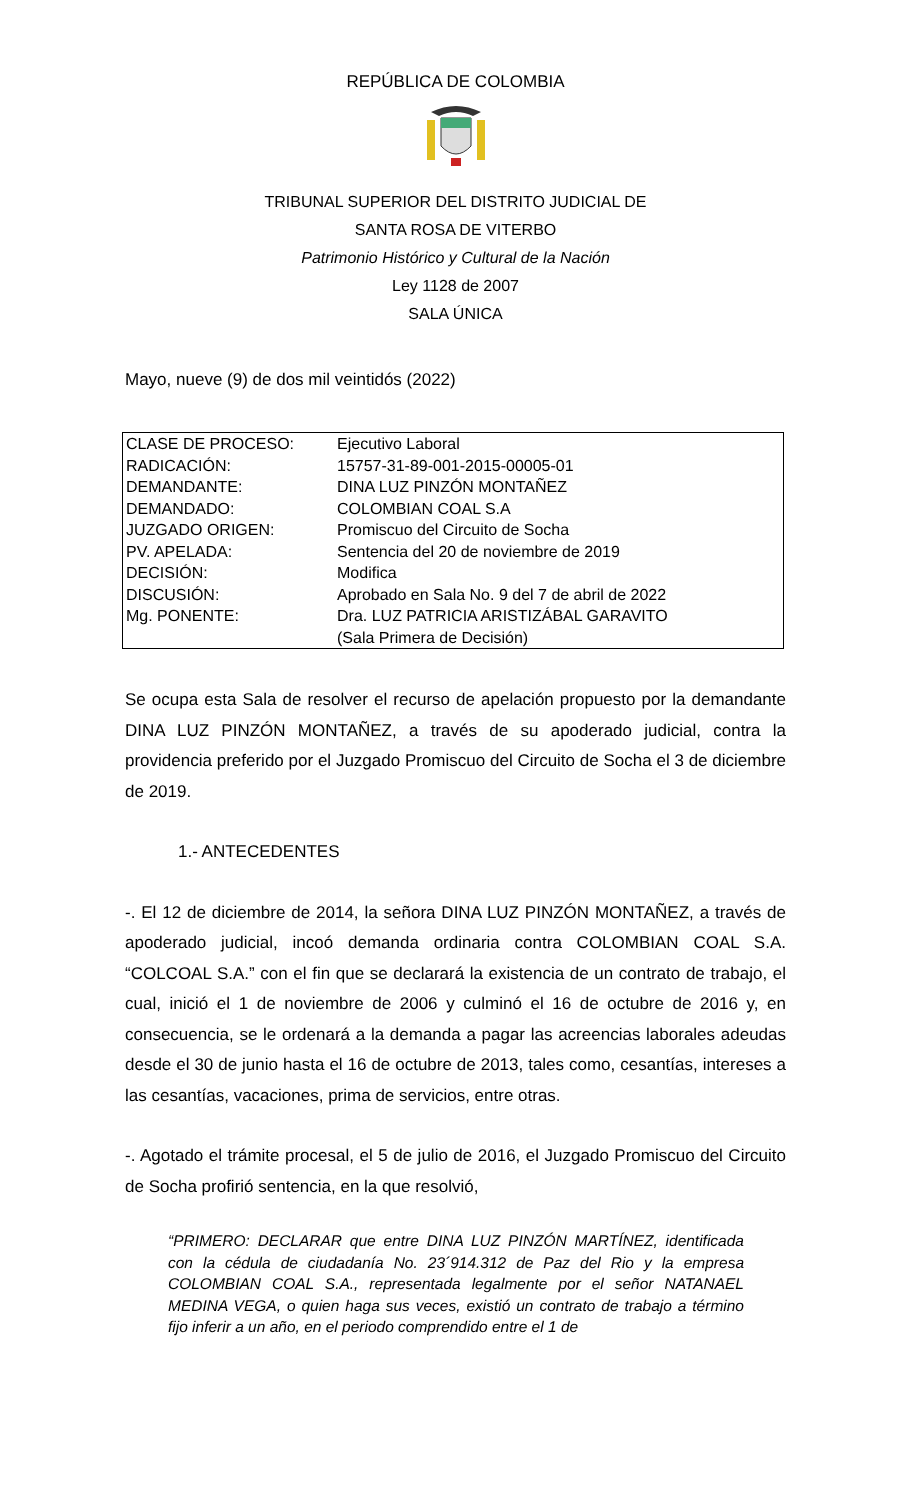REPÚBLICA DE COLOMBIA
TRIBUNAL SUPERIOR DEL DISTRITO JUDICIAL DE
SANTA ROSA DE VITERBO
Patrimonio Histórico y Cultural de la Nación
Ley 1128 de 2007
SALA ÚNICA
Mayo, nueve (9) de dos mil veintidós (2022)
| CLASE DE PROCESO: | Ejecutivo Laboral |
| RADICACIÓN: | 15757-31-89-001-2015-00005-01 |
| DEMANDANTE: | DINA LUZ PINZÓN MONTAÑEZ |
| DEMANDADO: | COLOMBIAN COAL S.A |
| JUZGADO ORIGEN: | Promiscuo del Circuito de Socha |
| PV. APELADA: | Sentencia del 20 de noviembre de 2019 |
| DECISIÓN: | Modifica |
| DISCUSIÓN: | Aprobado en Sala No. 9 del 7 de abril de 2022 |
| Mg. PONENTE: | Dra. LUZ PATRICIA ARISTIZÁBAL GARAVITO (Sala Primera de Decisión) |
Se ocupa esta Sala de resolver el recurso de apelación propuesto por la demandante DINA LUZ PINZÓN MONTAÑEZ, a través de su apoderado judicial, contra la providencia preferido por el Juzgado Promiscuo del Circuito de Socha el 3 de diciembre de 2019.
1.- ANTECEDENTES
-. El 12 de diciembre de 2014, la señora DINA LUZ PINZÓN MONTAÑEZ, a través de apoderado judicial, incoó demanda ordinaria contra COLOMBIAN COAL S.A. “COLCOAL S.A.” con el fin que se declarará la existencia de un contrato de trabajo, el cual, inició el 1 de noviembre de 2006 y culminó el 16 de octubre de 2016 y, en consecuencia, se le ordenará a la demanda a pagar las acreencias laborales adeudas desde el 30 de junio hasta el 16 de octubre de 2013, tales como, cesantías, intereses a las cesantías, vacaciones, prima de servicios, entre otras.
-. Agotado el trámite procesal, el 5 de julio de 2016, el Juzgado Promiscuo del Circuito de Socha profirió sentencia, en la que resolvió,
“PRIMERO: DECLARAR que entre DINA LUZ PINZÓN MARTÍNEZ, identificada con la cédula de ciudadanía No. 23´914.312 de Paz del Rio y la empresa COLOMBIAN COAL S.A., representada legalmente por el señor NATANAEL MEDINA VEGA, o quien haga sus veces, existió un contrato de trabajo a término fijo inferir a un año, en el periodo comprendido entre el 1 de